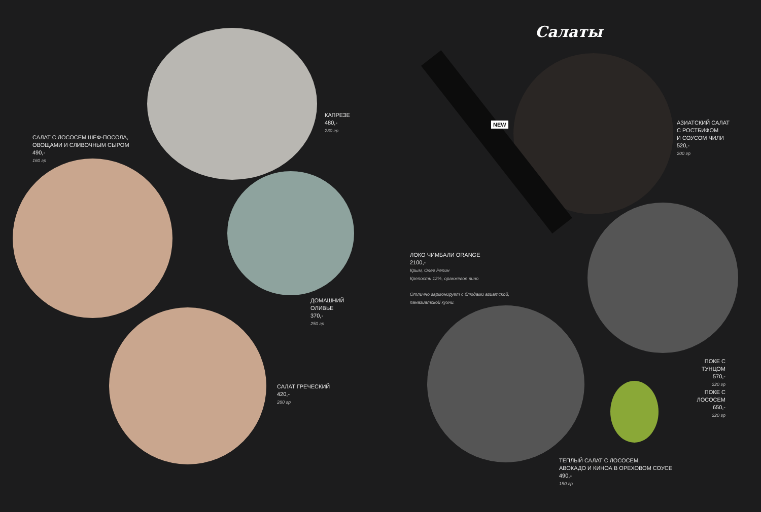КАПРЕЗЕ
480,-
230 гр
САЛАТ С ЛОСОСЕМ ШЕФ-ПОСОЛА,
ОВОЩАМИ И СЛИВОЧНЫМ СЫРОМ
490,-
160 гр
ДОМАШНИЙ
ОЛИВЬЕ
370,-
250 гр
САЛАТ ГРЕЧЕСКИЙ
420,-
280 гр
Салаты
NEW
АЗИАТСКИЙ САЛАТ
С РОСТБИФОМ
И СОУСОМ ЧИЛИ
520,-
200 гр
ЛОКО ЧИМБАЛИ ORANGE
2100,-
Крым, Олег Репин
Крепость 12%, оранжевое вино
Отлично гармонирует с блюдами азиатской,
паназиатской кухни.
ПОКЕ С ТУНЦОМ
570,-
220 гр
ПОКЕ С ЛОСОСЕМ
650,-
220 гр
ТЕПЛЫЙ САЛАТ С ЛОСОСЕМ,
АВОКАДО И КИНОА В ОРЕХОВОМ СОУСЕ
490,-
150 гр